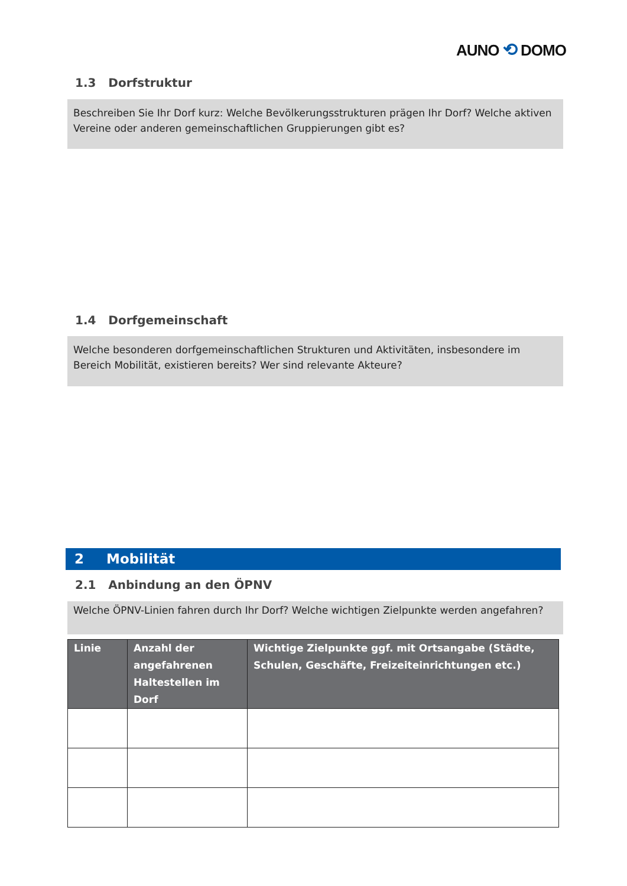AUNO ⟲ DOMO
1.3 Dorfstruktur
Beschreiben Sie Ihr Dorf kurz: Welche Bevölkerungsstrukturen prägen Ihr Dorf? Welche aktiven Vereine oder anderen gemeinschaftlichen Gruppierungen gibt es?
1.4 Dorfgemeinschaft
Welche besonderen dorfgemeinschaftlichen Strukturen und Aktivitäten, insbesondere im Bereich Mobilität, existieren bereits? Wer sind relevante Akteure?
2 Mobilität
2.1 Anbindung an den ÖPNV
Welche ÖPNV-Linien fahren durch Ihr Dorf? Welche wichtigen Zielpunkte werden angefahren?
| Linie | Anzahl der angefahrenen Haltestellen im Dorf | Wichtige Zielpunkte ggf. mit Ortsangabe (Städte, Schulen, Geschäfte, Freizeiteinrichtungen etc.) |
| --- | --- | --- |